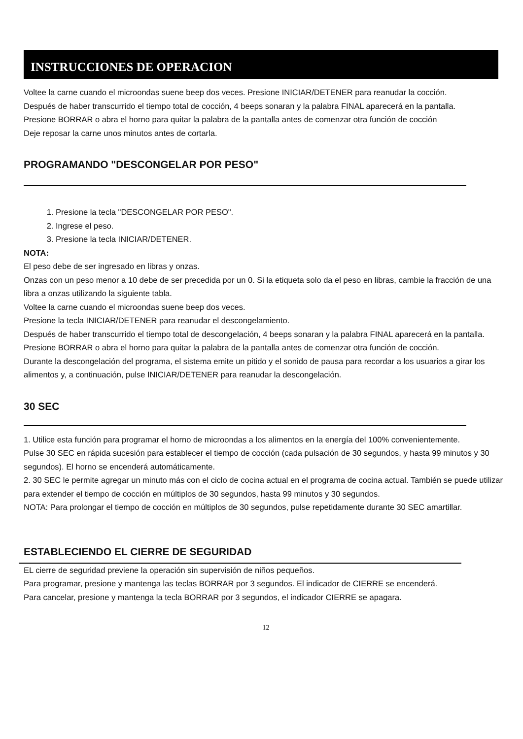INSTRUCCIONES DE OPERACION
Voltee la carne cuando el microondas suene beep dos veces. Presione INICIAR/DETENER para reanudar la cocción.
Después de haber transcurrido el tiempo total de cocción, 4 beeps sonaran y la palabra FINAL aparecerá en la pantalla.
Presione BORRAR o abra el horno para quitar la palabra de la pantalla antes de comenzar otra función de cocción
Deje reposar la carne unos minutos antes de cortarla.
PROGRAMANDO "DESCONGELAR POR PESO"
1. Presione la tecla "DESCONGELAR POR PESO".
2. Ingrese el peso.
3. Presione la tecla INICIAR/DETENER.
NOTA:
El peso debe de ser ingresado en libras y onzas.
Onzas con un peso menor a 10 debe de ser precedida por un 0. Si la etiqueta solo da el peso en libras, cambie la fracción de una libra a onzas utilizando la siguiente tabla.
Voltee la carne cuando el microondas suene beep dos veces.
Presione la tecla INICIAR/DETENER para reanudar el descongelamiento.
Después de haber transcurrido el tiempo total de descongelación, 4 beeps sonaran y la palabra FINAL aparecerá en la pantalla. Presione BORRAR o abra el horno para quitar la palabra de la pantalla antes de comenzar otra función de cocción.
Durante la descongelación del programa, el sistema emite un pitido y el sonido de pausa para recordar a los usuarios a girar los alimentos y, a continuación, pulse INICIAR/DETENER para reanudar la descongelación.
30 SEC
1. Utilice esta función para programar el horno de microondas a los alimentos en la energía del 100% convenientemente.
Pulse 30 SEC en rápida sucesión para establecer el tiempo de cocción (cada pulsación de 30 segundos, y hasta 99 minutos y 30 segundos). El horno se encenderá automáticamente.
2. 30 SEC le permite agregar un minuto más con el ciclo de cocina actual en el programa de cocina actual. También se puede utilizar para extender el tiempo de cocción en múltiplos de 30 segundos, hasta 99 minutos y 30 segundos.
NOTA: Para prolongar el tiempo de cocción en múltiplos de 30 segundos, pulse repetidamente durante 30 SEC amartillar.
ESTABLECIENDO EL CIERRE DE SEGURIDAD
EL cierre de seguridad previene la operación sin supervisión de niños pequeños.
Para programar, presione y mantenga las teclas BORRAR por 3 segundos. El indicador de CIERRE se encenderá.
Para cancelar, presione y mantenga la tecla BORRAR por 3 segundos, el indicador CIERRE se apagara.
12